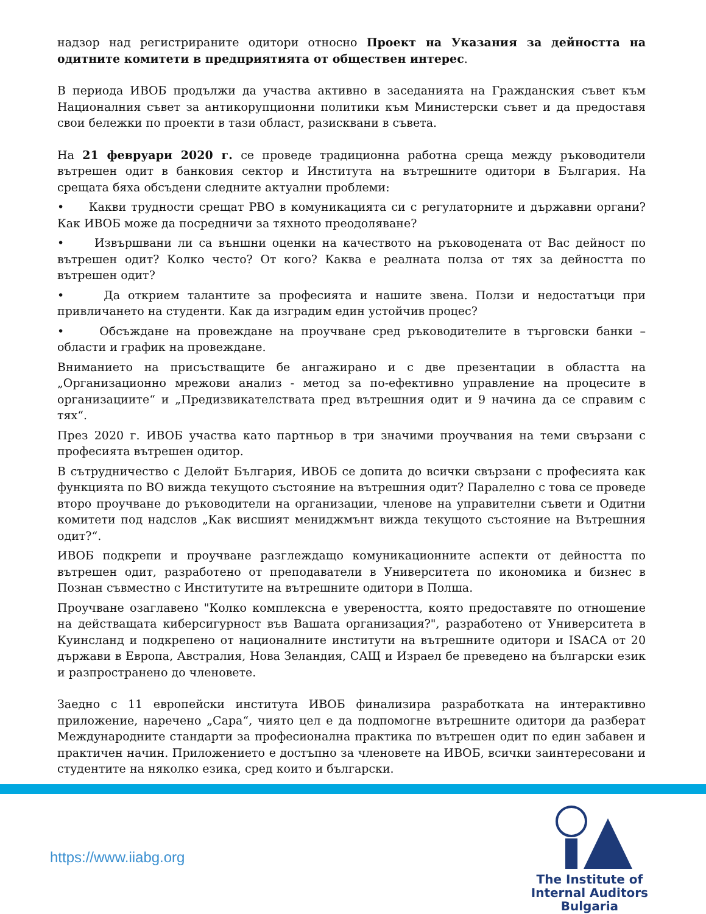надзор над регистрираните одитори относно Проект на Указания за дейността на одитните комитети в предприятията от обществен интерес.
В периода ИВОБ продължи да участва активно в заседанията на Гражданския съвет към Националния съвет за антикорупционни политики към Министерски съвет и да предоставя свои бележки по проекти в тази област, разисквани в съвета.
На 21 февруари 2020 г. се проведе традиционна работна среща между ръководители вътрешен одит в банковия сектор и Института на вътрешните одитори в България. На срещата бяха обсъдени следните актуални проблеми:
• Какви трудности срещат РВО в комуникацията си с регулаторните и държавни органи? Как ИВОБ може да посредничи за тяхното преодоляване?
• Извършвани ли са външни оценки на качеството на ръководената от Вас дейност по вътрешен одит? Колко често? От кого? Каква е реалната полза от тях за дейността по вътрешен одит?
• Да открием талантите за професията и нашите звена. Ползи и недостатъци при привличането на студенти. Как да изградим един устойчив процес?
• Обсъждане на провеждане на проучване сред ръководителите в търговски банки – области и график на провеждане.
Вниманието на присъстващите бе ангажирано и с две презентации в областта на „Организационно мрежови анализ - метод за по-ефективно управление на процесите в организациите“ и „Предизвикателствата пред вътрешния одит и 9 начина да се справим с тях“.
През 2020 г. ИВОБ участва като партньор в три значими проучвания на теми свързани с професията вътрешен одитор.
В сътрудничество с Делойт България, ИВОБ се допита до всички свързани с професията как функцията по ВО вижда текущото състояние на вътрешния одит? Паралелно с това се проведе второ проучване до ръководители на организации, членове на управителни съвети и Одитни комитети под надслов „Как висшият мениджмънт вижда текущото състояние на Вътрешния одит?“.
ИВОБ подкрепи и проучване разглеждащо комуникационните аспекти от дейността по вътрешен одит, разработено от преподаватели в Университета по икономика и бизнес в Познан съвместно с Институтите на вътрешните одитори в Полша.
Проучване озаглавено "Колко комплексна е увереността, която предоставяте по отношение на действащата киберсигурност във Вашата организация?", разработено от Университета в Куинсланд и подкрепено от националните институти на вътрешните одитори и ISACA от 20 държави в Европа, Австралия, Нова Зеландия, САЩ и Израел бе преведено на български език и разпространено до членовете.
Заедно с 11 европейски института ИВОБ финализира разработката на интерактивно приложение, наречено „Сара“, чиято цел е да подпомогне вътрешните одитори да разберат Международните стандарти за професионална практика по вътрешен одит по един забавен и практичен начин. Приложението е достъпно за членовете на ИВОБ, всички заинтересовани и студентите на няколко езика, сред които и български.
https://www.iiabg.org
The Institute of
Internal Auditors
Bulgaria